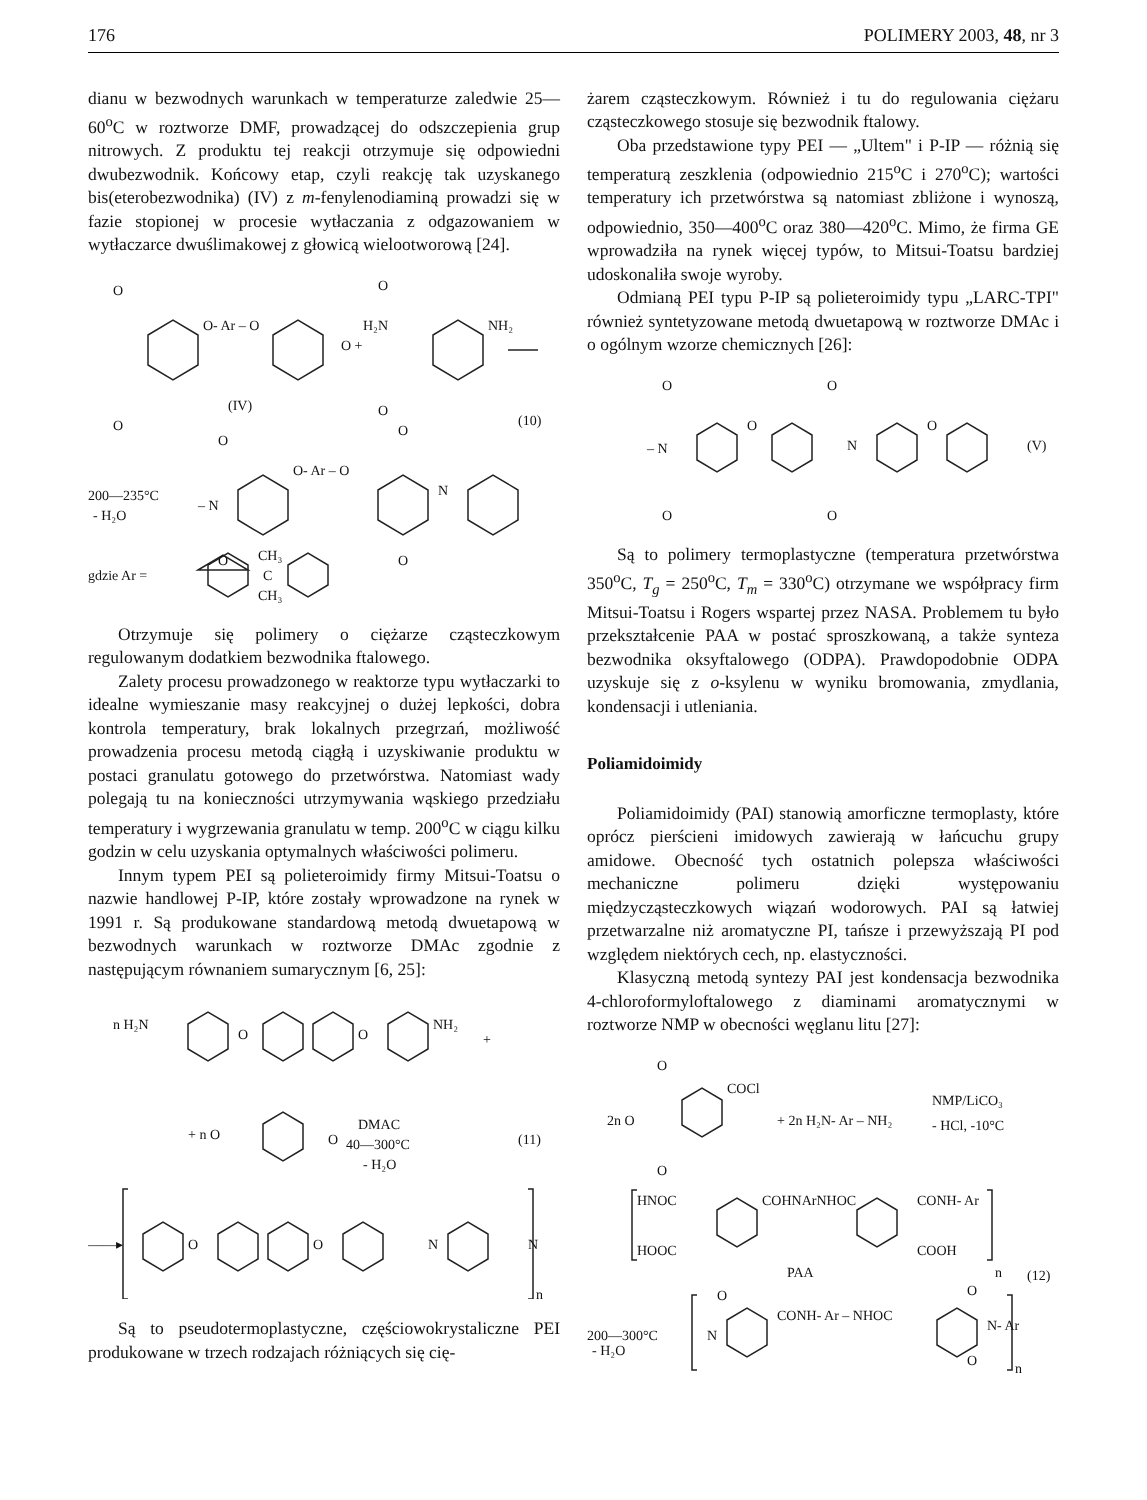176 POLIMERY 2003, 48, nr 3
dianu w bezwodnych warunkach w temperaturze zaledwie 25—60<sup>o</sup>C w roztworze DMF, prowadzącej do odszczepienia grup nitrowych. Z produktu tej reakcji otrzymuje się odpowiedni dwubezwodnik. Końcowy etap, czyli reakcję tak uzyskanego bis(eterobezwodnika) (IV) z m-fenylenodiaminą prowadzi się w fazie stopionej w procesie wytłaczania z odgazowaniem w wytłaczarce dwuślimakowej z głowicą wielootworową [24].
O
O
O- Ar – O
O
O
O +
H₂N
NH₂
(IV)
(10)
200—235°C
- H₂O
– N
O- Ar – O
N
O
O
O
O
gdzie Ar =
CH₃
C
CH₃
Otrzymuje się polimery o ciężarze cząsteczkowym regulowanym dodatkiem bezwodnika ftalowego.
Zalety procesu prowadzonego w reaktorze typu wytłaczarki to idealne wymieszanie masy reakcyjnej o dużej lepkości, dobra kontrola temperatury, brak lokalnych przegrzań, możliwość prowadzenia procesu metodą ciągłą i uzyskiwanie produktu w postaci granulatu gotowego do przetwórstwa. Natomiast wady polegają tu na konieczności utrzymywania wąskiego przedziału temperatury i wygrzewania granulatu w temp. 200<sup>o</sup>C w ciągu kilku godzin w celu uzyskania optymalnych właściwości polimeru.
Innym typem PEI są polieteroimidy firmy Mitsui-Toatsu o nazwie handlowej P-IP, które zostały wprowadzone na rynek w 1991 r. Są produkowane standardową metodą dwuetapową w bezwodnych warunkach w roztworze DMAc zgodnie z następującym równaniem sumarycznym [6, 25]:
n H₂N
O
O
NH₂
+
+ n O
O
DMAC
40—300°C
- H₂O
(11)
——▸
O
O
N
N
n
Są to pseudotermoplastyczne, częściowokrystaliczne PEI produkowane w trzech rodzajach różniących się cię-
żarem cząsteczkowym. Również i tu do regulowania ciężaru cząsteczkowego stosuje się bezwodnik ftalowy.
Oba przedstawione typy PEI — „Ultem" i P-IP — różnią się temperaturą zeszklenia (odpowiednio 215<sup>o</sup>C i 270<sup>o</sup>C); wartości temperatury ich przetwórstwa są natomiast zbliżone i wynoszą, odpowiednio, 350—400<sup>o</sup>C oraz 380—420<sup>o</sup>C. Mimo, że firma GE wprowadziła na rynek więcej typów, to Mitsui-Toatsu bardziej udoskonaliła swoje wyroby.
Odmianą PEI typu P-IP są polieteroimidy typu „LARC-TPI" również syntetyzowane metodą dwuetapową w roztworze DMAc i o ogólnym wzorze chemicznych [26]:
O
O
– N
O
O
O
N
O
(V)
Są to polimery termoplastyczne (temperatura przetwórstwa 350<sup>o</sup>C, T<sub>g</sub> = 250<sup>o</sup>C, T<sub>m</sub> = 330<sup>o</sup>C) otrzymane we współpracy firm Mitsui-Toatsu i Rogers wspartej przez NASA. Problemem tu było przekształcenie PAA w postać sproszkowaną, a także synteza bezwodnika oksyftalowego (ODPA). Prawdopodobnie ODPA uzyskuje się z o-ksylenu w wyniku bromowania, zmydlania, kondensacji i utleniania.
Poliamidoimidy
Poliamidoimidy (PAI) stanowią amorficzne termoplasty, które oprócz pierścieni imidowych zawierają w łańcuchu grupy amidowe. Obecność tych ostatnich polepsza właściwości mechaniczne polimeru dzięki występowaniu międzycząsteczkowych wiązań wodorowych. PAI są łatwiej przetwarzalne niż aromatyczne PI, tańsze i przewyższają PI pod względem niektórych cech, np. elastyczności.
Klasyczną metodą syntezy PAI jest kondensacja bezwodnika 4-chloroformyloftalowego z diaminami aromatycznymi w roztworze NMP w obecności węglanu litu [27]:
O
O
2n O
COCl
+ 2n H₂N- Ar – NH₂
NMP/LiCO₃
- HCl, -10°C
HNOC
HOOC
COHNArNHOC
CONH- Ar
COOH
PAA
n
(12)
200—300°C
- H₂O
N
O
CONH- Ar – NHOC
N- Ar
O
O
n